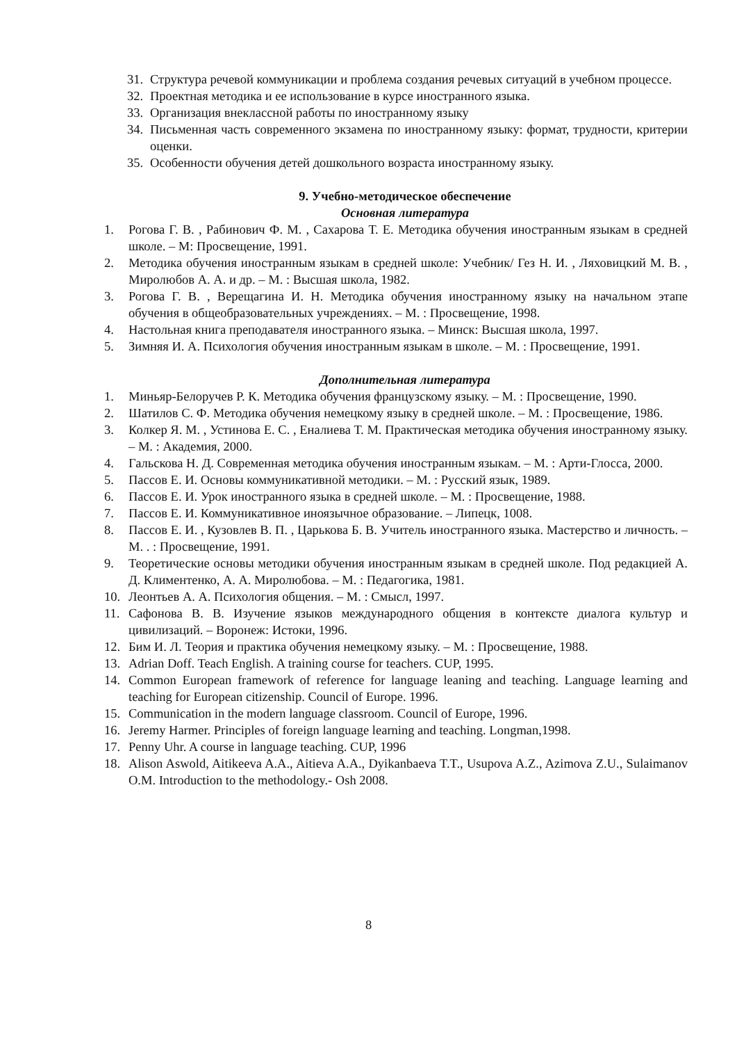31. Структура речевой коммуникации и проблема создания речевых ситуаций в учебном процессе.
32. Проектная методика и ее использование в курсе иностранного языка.
33. Организация внеклассной работы по иностранному языку
34. Письменная часть современного экзамена по иностранному языку: формат, трудности, критерии оценки.
35. Особенности обучения детей дошкольного возраста иностранному языку.
9. Учебно-методическое обеспечение
Основная литература
1. Рогова Г. В. , Рабинович Ф. М. , Сахарова Т. Е. Методика обучения иностранным языкам в средней школе. – М: Просвещение, 1991.
2. Методика обучения иностранным языкам в средней школе: Учебник/ Гез Н. И. , Ляховицкий М. В. , Миролюбов А. А. и др. – М. : Высшая школа, 1982.
3. Рогова Г. В. , Верещагина И. Н. Методика обучения иностранному языку на начальном этапе обучения в общеобразовательных учреждениях. – М. : Просвещение, 1998.
4. Настольная книга преподавателя иностранного языка. – Минск: Высшая школа, 1997.
5. Зимняя И. А. Психология обучения иностранным языкам в школе. – М. : Просвещение, 1991.
Дополнительная литература
1. Миньяр-Белоручев Р. К. Методика обучения французскому языку. – М. : Просвещение, 1990.
2. Шатилов С. Ф. Методика обучения немецкому языку в средней школе. – М. : Просвещение, 1986.
3. Колкер Я. М. , Устинова Е. С. , Еналиева Т. М. Практическая методика обучения иностранному языку. – М. : Академия, 2000.
4. Гальскова Н. Д. Современная методика обучения иностранным языкам. – М. : Арти-Глосса, 2000.
5. Пассов Е. И. Основы коммуникативной методики. – М. : Русский язык, 1989.
6. Пассов Е. И. Урок иностранного языка в средней школе. – М. : Просвещение, 1988.
7. Пассов Е. И. Коммуникативное иноязычное образование. – Липецк, 1008.
8. Пассов Е. И. , Кузовлев В. П. , Царькова Б. В. Учитель иностранного языка. Мастерство и личность. – М. . : Просвещение, 1991.
9. Теоретические основы методики обучения иностранным языкам в средней школе. Под редакцией А. Д. Климентенко, А. А. Миролюбова. – М. : Педагогика, 1981.
10. Леонтьев А. А. Психология общения. – М. : Смысл, 1997.
11. Сафонова В. В. Изучение языков международного общения в контексте диалога культур и цивилизаций. – Воронеж: Истоки, 1996.
12. Бим И. Л. Теория и практика обучения немецкому языку. – М. : Просвещение, 1988.
13. Adrian Doff. Teach English. A training course for teachers. CUP, 1995.
14. Common European framework of reference for language leaning and teaching. Language learning and teaching for European citizenship. Council of Europe. 1996.
15. Communication in the modern language classroom. Council of Europe, 1996.
16. Jeremy Harmer. Principles of foreign language learning and teaching. Longman,1998.
17. Penny Uhr. A course in language teaching. CUP, 1996
18. Alison Aswold, Aitikeeva A.A., Aitieva A.A., Dyikanbaeva T.T., Usupova A.Z., Azimova Z.U., Sulaimanov O.M. Introduction to the methodology.- Osh 2008.
8